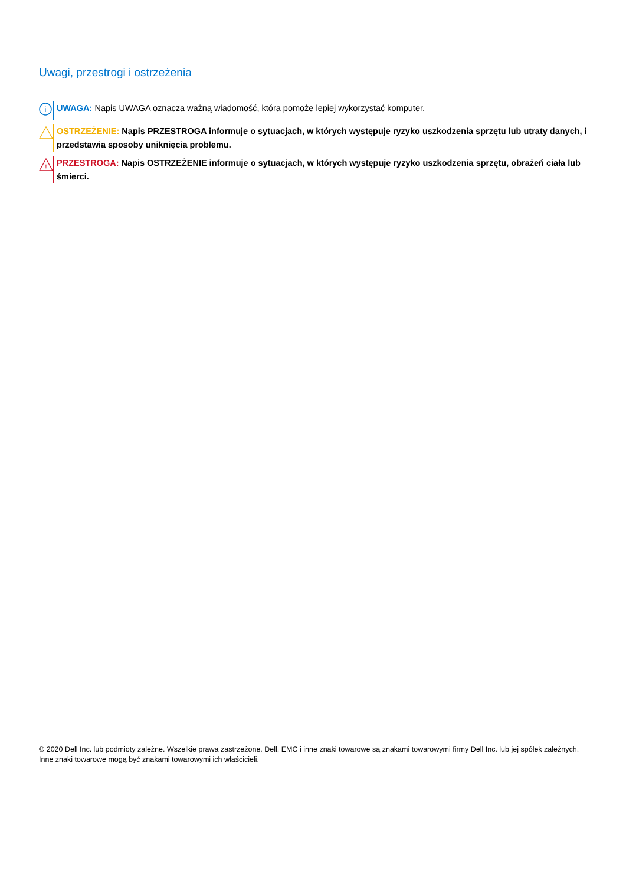Uwagi, przestrogi i ostrzeżenia
i
UWAGA: Napis UWAGA oznacza ważną wiadomość, która pomoże lepiej wykorzystać komputer.
OSTRZEŻENIE: Napis PRZESTROGA informuje o sytuacjach, w których występuje ryzyko uszkodzenia sprzętu lub utraty danych, i przedstawia sposoby uniknięcia problemu.
!
PRZESTROGA: Napis OSTRZEŻENIE informuje o sytuacjach, w których występuje ryzyko uszkodzenia sprzętu, obrażeń ciała lub śmierci.
© 2020 Dell Inc. lub podmioty zależne. Wszelkie prawa zastrzeżone. Dell, EMC i inne znaki towarowe są znakami towarowymi firmy Dell Inc. lub jej spółek zależnych. Inne znaki towarowe mogą być znakami towarowymi ich właścicieli.